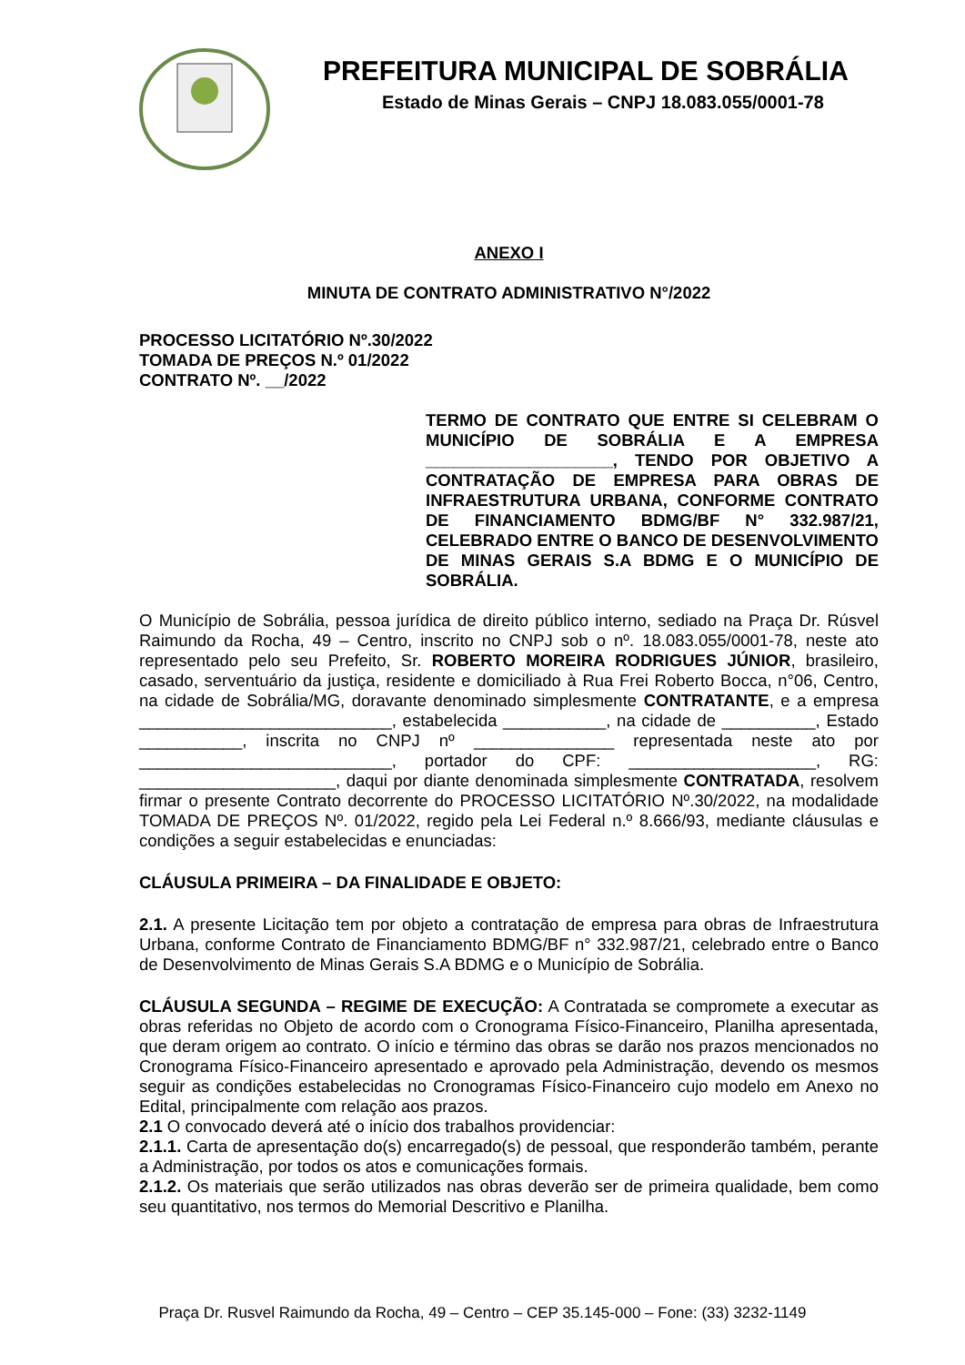PREFEITURA MUNICIPAL DE SOBRÁLIA
Estado de Minas Gerais – CNPJ 18.083.055/0001-78
ANEXO I
MINUTA DE CONTRATO ADMINISTRATIVO N°/2022
PROCESSO LICITATÓRIO Nº.30/2022
TOMADA DE PREÇOS N.º 01/2022
CONTRATO Nº. __/2022
TERMO DE CONTRATO QUE ENTRE SI CELEBRAM O MUNICÍPIO DE SOBRÁLIA E A EMPRESA ____________________, TENDO POR OBJETIVO A CONTRATAÇÃO DE EMPRESA PARA OBRAS DE INFRAESTRUTURA URBANA, CONFORME CONTRATO DE FINANCIAMENTO BDMG/BF N° 332.987/21, CELEBRADO ENTRE O BANCO DE DESENVOLVIMENTO DE MINAS GERAIS S.A BDMG E O MUNICÍPIO DE SOBRÁLIA.
O Município de Sobrália, pessoa jurídica de direito público interno, sediado na Praça Dr. Rúsvel Raimundo da Rocha, 49 – Centro, inscrito no CNPJ sob o nº. 18.083.055/0001-78, neste ato representado pelo seu Prefeito, Sr. ROBERTO MOREIRA RODRIGUES JÚNIOR, brasileiro, casado, serventuário da justiça, residente e domiciliado à Rua Frei Roberto Bocca, n°06, Centro, na cidade de Sobrália/MG, doravante denominado simplesmente CONTRATANTE, e a empresa ___________________________, estabelecida ___________, na cidade de __________, Estado ___________, inscrita no CNPJ nº _______________ representada neste ato por ___________________________, portador do CPF: ____________________, RG: _____________________, daqui por diante denominada simplesmente CONTRATADA, resolvem firmar o presente Contrato decorrente do PROCESSO LICITATÓRIO Nº.30/2022, na modalidade TOMADA DE PREÇOS Nº. 01/2022, regido pela Lei Federal n.º 8.666/93, mediante cláusulas e condições a seguir estabelecidas e enunciadas:
CLÁUSULA PRIMEIRA – DA FINALIDADE E OBJETO:
2.1. A presente Licitação tem por objeto a contratação de empresa para obras de Infraestrutura Urbana, conforme Contrato de Financiamento BDMG/BF n° 332.987/21, celebrado entre o Banco de Desenvolvimento de Minas Gerais S.A BDMG e o Município de Sobrália.
CLÁUSULA SEGUNDA – REGIME DE EXECUÇÃO: A Contratada se compromete a executar as obras referidas no Objeto de acordo com o Cronograma Físico-Financeiro, Planilha apresentada, que deram origem ao contrato. O início e término das obras se darão nos prazos mencionados no Cronograma Físico-Financeiro apresentado e aprovado pela Administração, devendo os mesmos seguir as condições estabelecidas no Cronogramas Físico-Financeiro cujo modelo em Anexo no Edital, principalmente com relação aos prazos.
2.1 O convocado deverá até o início dos trabalhos providenciar:
2.1.1. Carta de apresentação do(s) encarregado(s) de pessoal, que responderão também, perante a Administração, por todos os atos e comunicações formais.
2.1.2. Os materiais que serão utilizados nas obras deverão ser de primeira qualidade, bem como seu quantitativo, nos termos do Memorial Descritivo e Planilha.
Praça Dr. Rusvel Raimundo da Rocha, 49 – Centro – CEP 35.145-000 – Fone: (33) 3232-1149